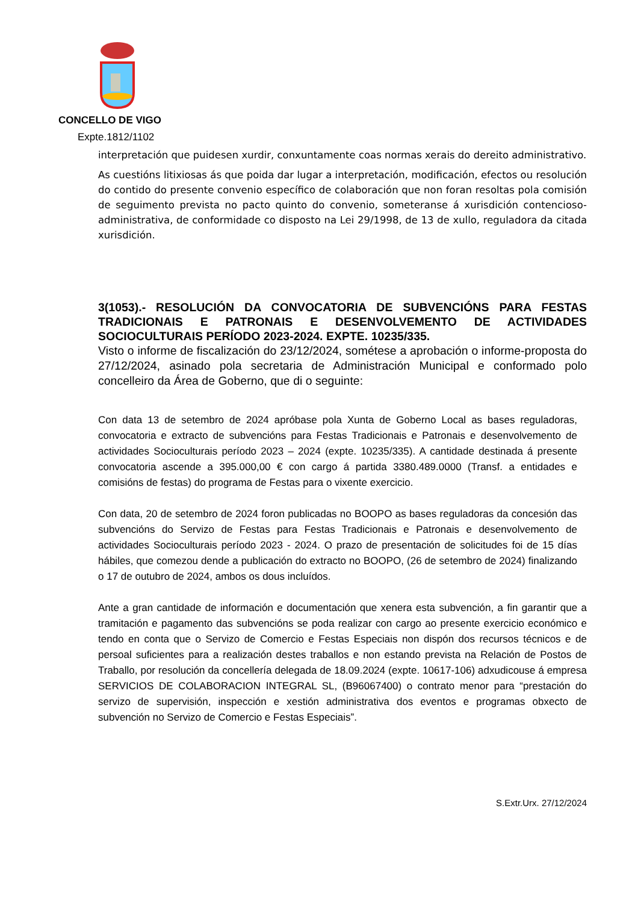CONCELLO DE VIGO
Expte.1812/1102
interpretación que puidesen xurdir, conxuntamente coas normas xerais do dereito administrativo.
As cuestións litixiosas ás que poida dar lugar a interpretación, modificación, efectos ou resolución do contido do presente convenio específico de colaboración que non foran resoltas pola comisión de seguimento prevista no pacto quinto do convenio, someteranse á xurisdición contencioso-administrativa, de conformidade co disposto na Lei 29/1998, de 13 de xullo, reguladora da citada xurisdición.
3(1053).- RESOLUCIÓN DA CONVOCATORIA DE SUBVENCIÓNS PARA FESTAS TRADICIONAIS E PATRONAIS E DESENVOLVEMENTO DE ACTIVIDADES SOCIOCULTURAIS PERÍODO 2023-2024. EXPTE. 10235/335.
Visto o informe de fiscalización do 23/12/2024, sométese a aprobación o informe-proposta do 27/12/2024, asinado pola secretaria de Administración Municipal e conformado polo concelleiro da Área de Goberno, que di o seguinte:
Con data 13 de setembro de 2024 apróbase pola Xunta de Goberno Local as bases reguladoras, convocatoria e extracto de subvencións para Festas Tradicionais e Patronais e desenvolvemento de actividades Socioculturais período 2023 – 2024 (expte. 10235/335). A cantidade destinada á presente convocatoria ascende a 395.000,00 € con cargo á partida 3380.489.0000 (Transf. a entidades e comisións de festas) do programa de Festas para o vixente exercicio.
Con data, 20 de setembro de 2024 foron publicadas no BOOPO as bases reguladoras da concesión das subvencións do Servizo de Festas para Festas Tradicionais e Patronais e desenvolvemento de actividades Socioculturais período 2023 - 2024. O prazo de presentación de solicitudes foi de 15 días hábiles, que comezou dende a publicación do extracto no BOOPO, (26 de setembro de 2024) finalizando o 17 de outubro de 2024, ambos os dous incluídos.
Ante a gran cantidade de información e documentación que xenera esta subvención, a fin garantir que a tramitación e pagamento das subvencións se poda realizar con cargo ao presente exercicio económico e tendo en conta que o Servizo de Comercio e Festas Especiais non dispón dos recursos técnicos e de persoal suficientes para a realización destes traballos e non estando prevista na Relación de Postos de Traballo, por resolución da concellería delegada de 18.09.2024 (expte. 10617-106) adxudicouse á empresa SERVICIOS DE COLABORACION INTEGRAL SL, (B96067400) o contrato menor para “prestación do servizo de supervisión, inspección e xestión administrativa dos eventos e programas obxecto de subvención no Servizo de Comercio e Festas Especiais”.
S.Extr.Urx. 27/12/2024